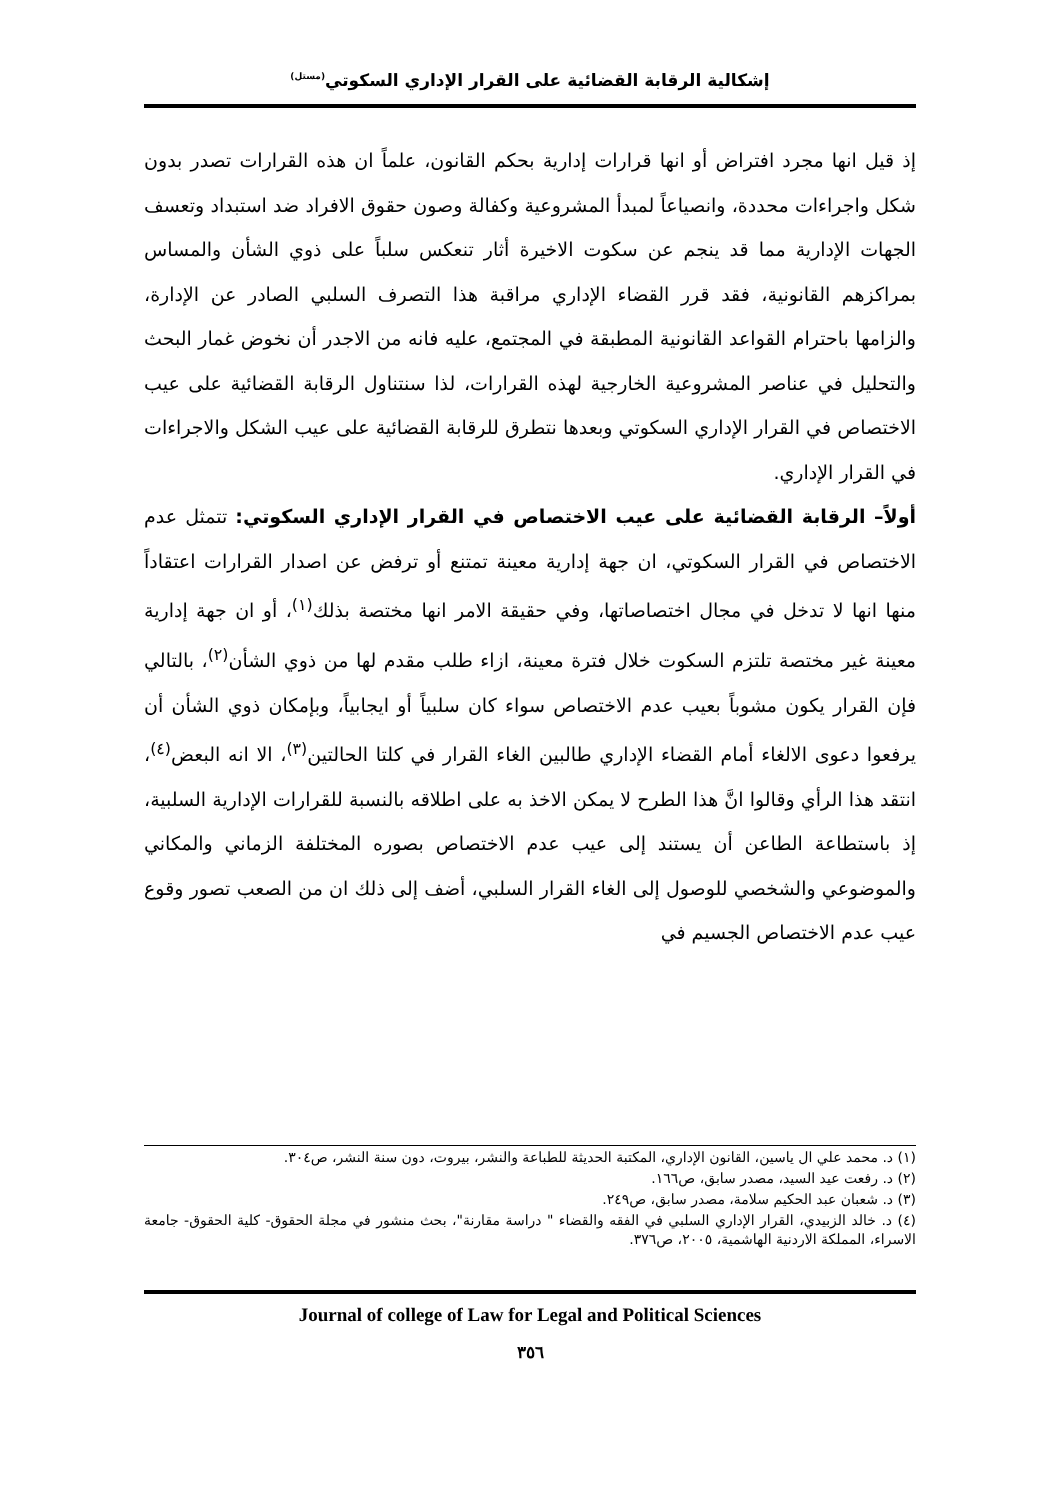إشكالية الرقابة القضائية على القرار الإداري السكوتي<sup>(مستل)</sup>
إذ قيل انها مجرد افتراض أو انها قرارات إدارية بحكم القانون، علماً ان هذه القرارات تصدر بدون شكل واجراءات محددة، وانصياعاً لمبدأ المشروعية وكفالة وصون حقوق الافراد ضد استبداد وتعسف الجهات الإدارية مما قد ينجم عن سكوت الاخيرة أثار تنعكس سلباً على ذوي الشأن والمساس بمراكزهم القانونية، فقد قرر القضاء الإداري مراقبة هذا التصرف السلبي الصادر عن الإدارة، والزامها باحترام القواعد القانونية المطبقة في المجتمع، عليه فانه من الاجدر أن نخوض غمار البحث والتحليل في عناصر المشروعية الخارجية لهذه القرارات، لذا سنتناول الرقابة القضائية على عيب الاختصاص في القرار الإداري السكوتي وبعدها نتطرق للرقابة القضائية على عيب الشكل والاجراءات في القرار الإداري.
أولاً– الرقابة القضائية على عيب الاختصاص في القرار الإداري السكوتي: تتمثل عدم الاختصاص في القرار السكوتي، ان جهة إدارية معينة تمتنع أو ترفض عن اصدار القرارات اعتقاداً منها انها لا تدخل في مجال اختصاصاتها، وفي حقيقة الامر انها مختصة بذلك<sup>(١)</sup>، أو ان جهة إدارية معينة غير مختصة تلتزم السكوت خلال فترة معينة، ازاء طلب مقدم لها من ذوي الشأن<sup>(٢)</sup>، بالتالي فإن القرار يكون مشوباً بعيب عدم الاختصاص سواء كان سلبياً أو ايجابياً، وبإمكان ذوي الشأن أن يرفعوا دعوى الالغاء أمام القضاء الإداري طالبين الغاء القرار في كلتا الحالتين<sup>(٣)</sup>، الا انه البعض<sup>(٤)</sup>، انتقد هذا الرأي وقالوا انَّ هذا الطرح لا يمكن الاخذ به على اطلاقه بالنسبة للقرارات الإدارية السلبية، إذ باستطاعة الطاعن أن يستند إلى عيب عدم الاختصاص بصوره المختلفة الزماني والمكاني والموضوعي والشخصي للوصول إلى الغاء القرار السلبي، أضف إلى ذلك ان من الصعب تصور وقوع عيب عدم الاختصاص الجسيم في
(١) د. محمد علي ال ياسين، القانون الإداري، المكتبة الحديثة للطباعة والنشر، بيروت، دون سنة النشر، ص٣٠٤.
(٢) د. رفعت عيد السيد، مصدر سابق، ص١٦٦.
(٣) د. شعبان عبد الحكيم سلامة، مصدر سابق، ص٢٤٩.
(٤) د. خالد الزبيدي، القرار الإداري السلبي في الفقه والقضاء " دراسة مقارنة"، بحث منشور في مجلة الحقوق- كلية الحقوق- جامعة الاسراء، المملكة الاردنية الهاشمية، ٢٠٠٥، ص٣٧٦.
Journal of college of Law for Legal and Political Sciences
٣٥٦